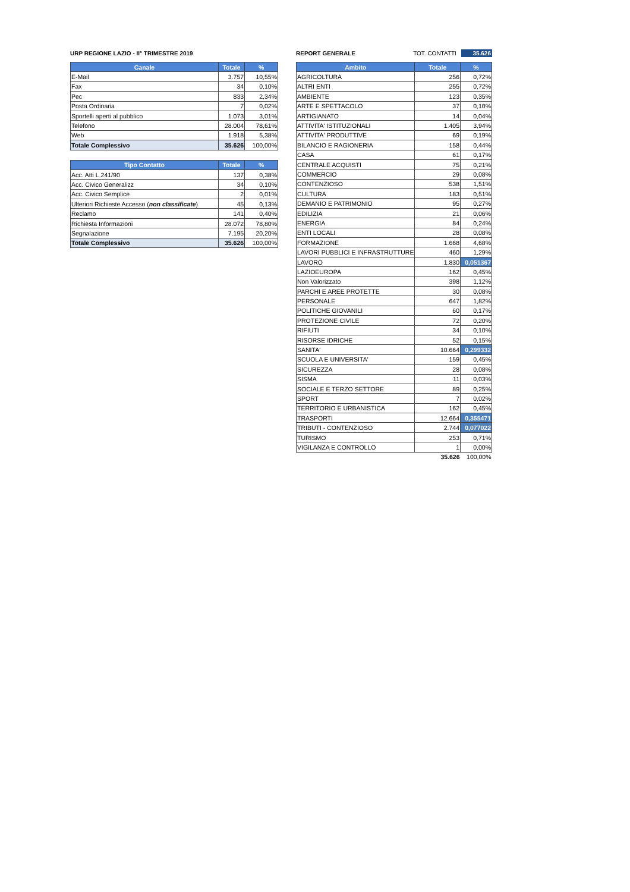URP REGIONE LAZIO - II° TRIMESTRE 2019
| Canale | Totale | % |
| --- | --- | --- |
| E-Mail | 3.757 | 10,55% |
| Fax | 34 | 0,10% |
| Pec | 833 | 2,34% |
| Posta Ordinaria | 7 | 0,02% |
| Sportelli aperti al pubblico | 1.073 | 3,01% |
| Telefono | 28.004 | 78,61% |
| Web | 1.918 | 5,38% |
| Totale Complessivo | 35.626 | 100,00% |
| Tipo Contatto | Totale | % |
| --- | --- | --- |
| Acc. Atti L.241/90 | 137 | 0,38% |
| Acc. Civico Generalizz | 34 | 0,10% |
| Acc. Civico Semplice | 2 | 0,01% |
| Ulteriori Richieste Accesso ( non classificate ) | 45 | 0,13% |
| Reclamo | 141 | 0,40% |
| Richiesta Informazioni | 28.072 | 78,80% |
| Segnalazione | 7.195 | 20,20% |
| Totale Complessivo | 35.626 | 100,00% |
REPORT GENERALE TOT. CONTATTI 35.626
| Ambito | Totale | % |
| --- | --- | --- |
| AGRICOLTURA | 256 | 0,72% |
| ALTRI ENTI | 255 | 0,72% |
| AMBIENTE | 123 | 0,35% |
| ARTE E SPETTACOLO | 37 | 0,10% |
| ARTIGIANATO | 14 | 0,04% |
| ATTIVITA' ISTITUZIONALI | 1.405 | 3,94% |
| ATTIVITA' PRODUTTIVE | 69 | 0,19% |
| BILANCIO E RAGIONERIA | 158 | 0,44% |
| CASA | 61 | 0,17% |
| CENTRALE ACQUISTI | 75 | 0,21% |
| COMMERCIO | 29 | 0,08% |
| CONTENZIOSO | 538 | 1,51% |
| CULTURA | 183 | 0,51% |
| DEMANIO E PATRIMONIO | 95 | 0,27% |
| EDILIZIA | 21 | 0,06% |
| ENERGIA | 84 | 0,24% |
| ENTI LOCALI | 28 | 0,08% |
| FORMAZIONE | 1.668 | 4,68% |
| LAVORI PUBBLICI E INFRASTRUTTURE | 460 | 1,29% |
| LAVORO | 1.830 | 0,051367 |
| LAZIOEUROPA | 162 | 0,45% |
| Non Valorizzato | 398 | 1,12% |
| PARCHI E AREE PROTETTE | 30 | 0,08% |
| PERSONALE | 647 | 1,82% |
| POLITICHE GIOVANILI | 60 | 0,17% |
| PROTEZIONE CIVILE | 72 | 0,20% |
| RIFIUTI | 34 | 0,10% |
| RISORSE IDRICHE | 52 | 0,15% |
| SANITA' | 10.664 | 0,299332 |
| SCUOLA E UNIVERSITA' | 159 | 0,45% |
| SICUREZZA | 28 | 0,08% |
| SISMA | 11 | 0,03% |
| SOCIALE E TERZO SETTORE | 89 | 0,25% |
| SPORT | 7 | 0,02% |
| TERRITORIO E URBANISTICA | 162 | 0,45% |
| TRASPORTI | 12.664 | 0,355471 |
| TRIBUTI - CONTENZIOSO | 2.744 | 0,077022 |
| TURISMO | 253 | 0,71% |
| VIGILANZA E CONTROLLO | 1 | 0,00% |
| | 35.626 | 100,00% |